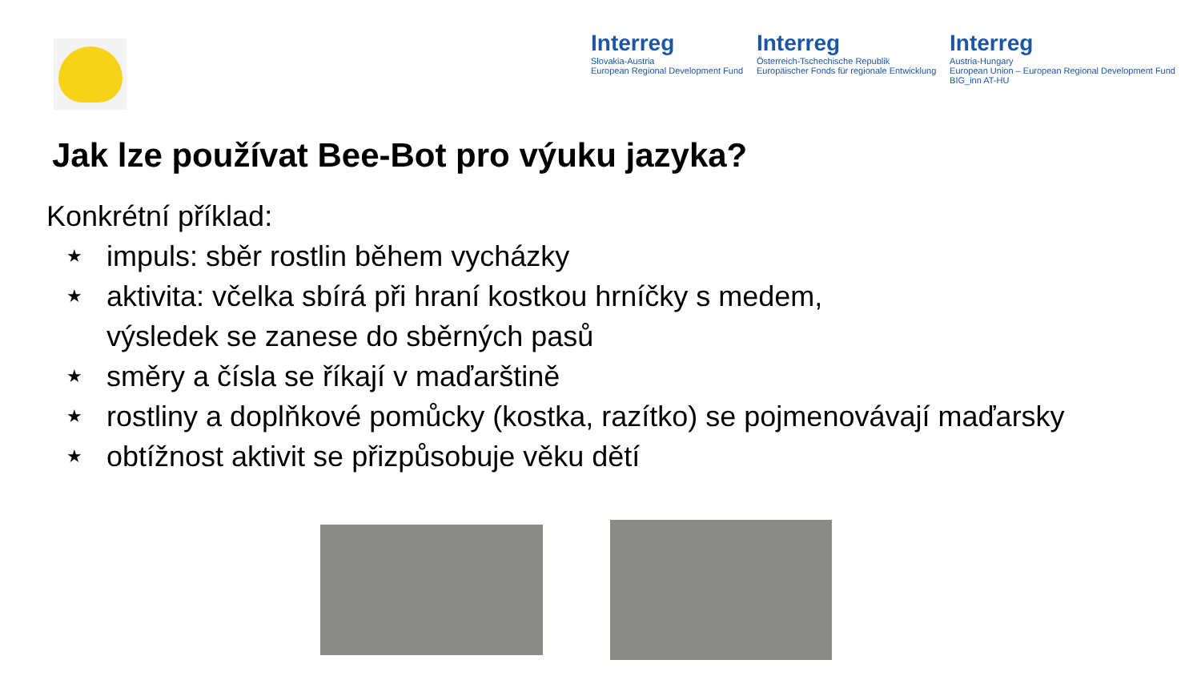Interreg
Slovakia-Austria
European Regional Development Fund
Interreg
Österreich-Tschechische Republik
Europäischer Fonds für regionale Entwicklung
Interreg
Austria-Hungary
European Union – European Regional Development Fund
BIG_inn AT-HU
Jak lze používat Bee-Bot pro výuku jazyka?
Konkrétní příklad:
★ impuls: sběr rostlin během vycházky
★ aktivita: včelka sbírá při hraní kostkou hrníčky s medem,
výsledek se zanese do sběrných pasů
★ směry a čísla se říkají v maďarštině
★ rostliny a doplňkové pomůcky (kostka, razítko) se pojmenovávají maďarsky
★ obtížnost aktivit se přizpůsobuje věku dětí